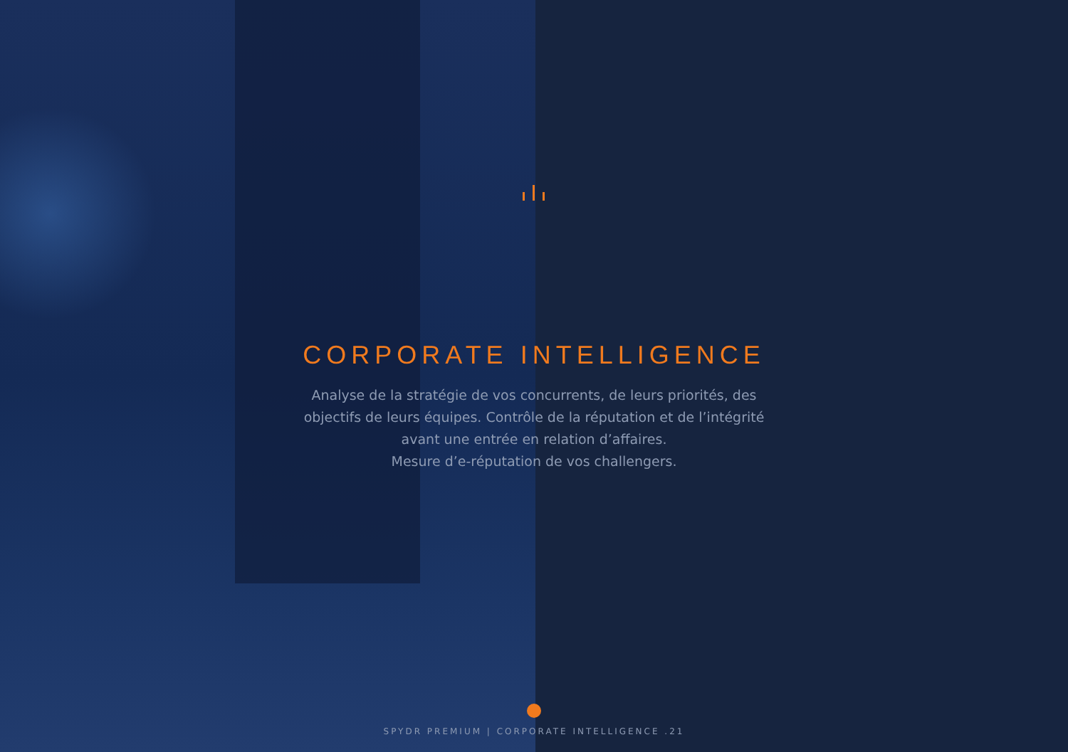CORPORATE INTELLIGENCE
Analyse de la stratégie de vos concurrents, de leurs priorités, des objectifs de leurs équipes. Contrôle de la réputation et de l’intégrité avant une entrée en relation d’affaires.
Mesure d’e-réputation de vos challengers.
SPYDR PREMIUM | CORPORATE INTELLIGENCE .21